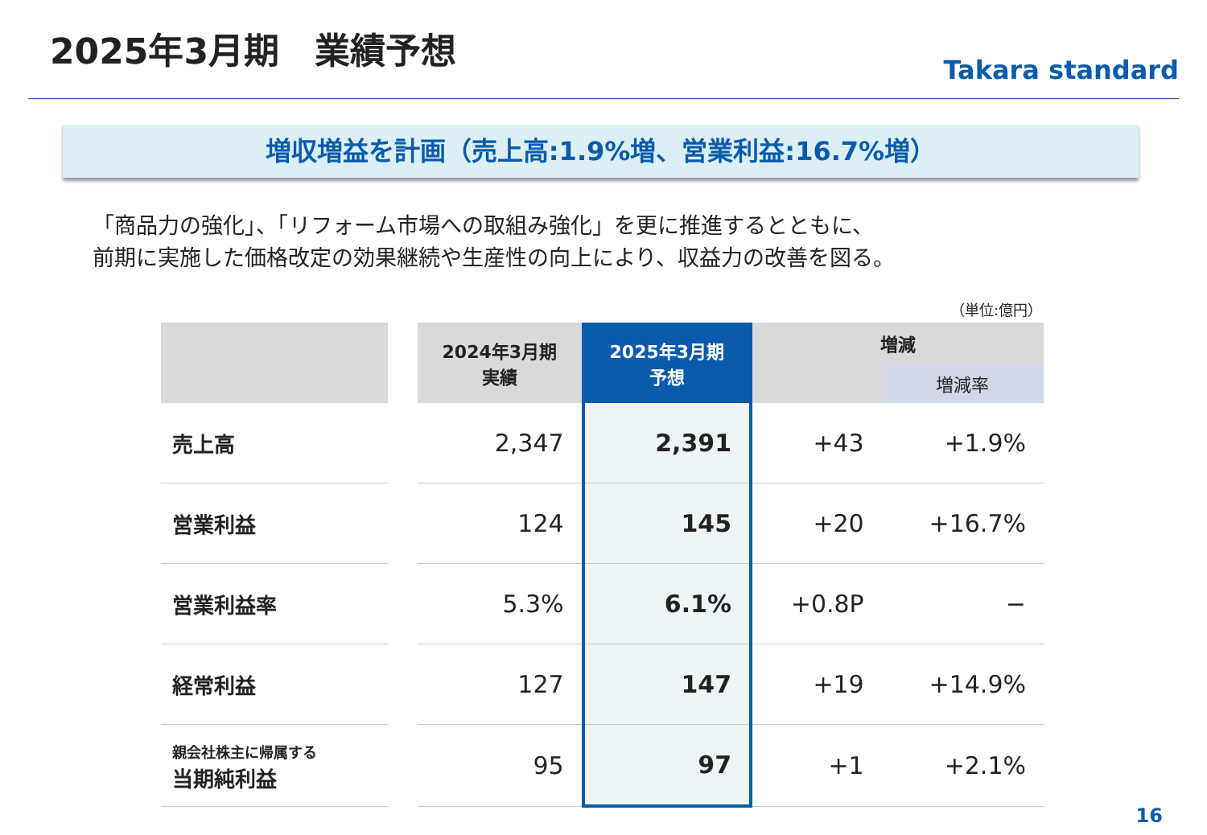2025年3月期　業績予想
Takara standard
増収増益を計画（売上高:1.9%増、営業利益:16.7%増）
「商品力の強化」、「リフォーム市場への取組み強化」を更に推進するとともに、
前期に実施した価格改定の効果継続や生産性の向上により、収益力の改善を図る。
（単位:億円）
| | | 2024年3月期 実績 | 2025年3月期 予想 | 増減 | |
| --- | --- | --- | --- | --- | --- |
| | | | | | 増減率 |
| 売上高 | | 2,347 | 2,391 | +43 | +1.9% |
| 営業利益 | | 124 | 145 | +20 | +16.7% |
| 営業利益率 | | 5.3% | 6.1% | +0.8P | − |
| 経常利益 | | 127 | 147 | +19 | +14.9% |
| 親会社株主に帰属する 当期純利益 | | 95 | 97 | +1 | +2.1% |
16